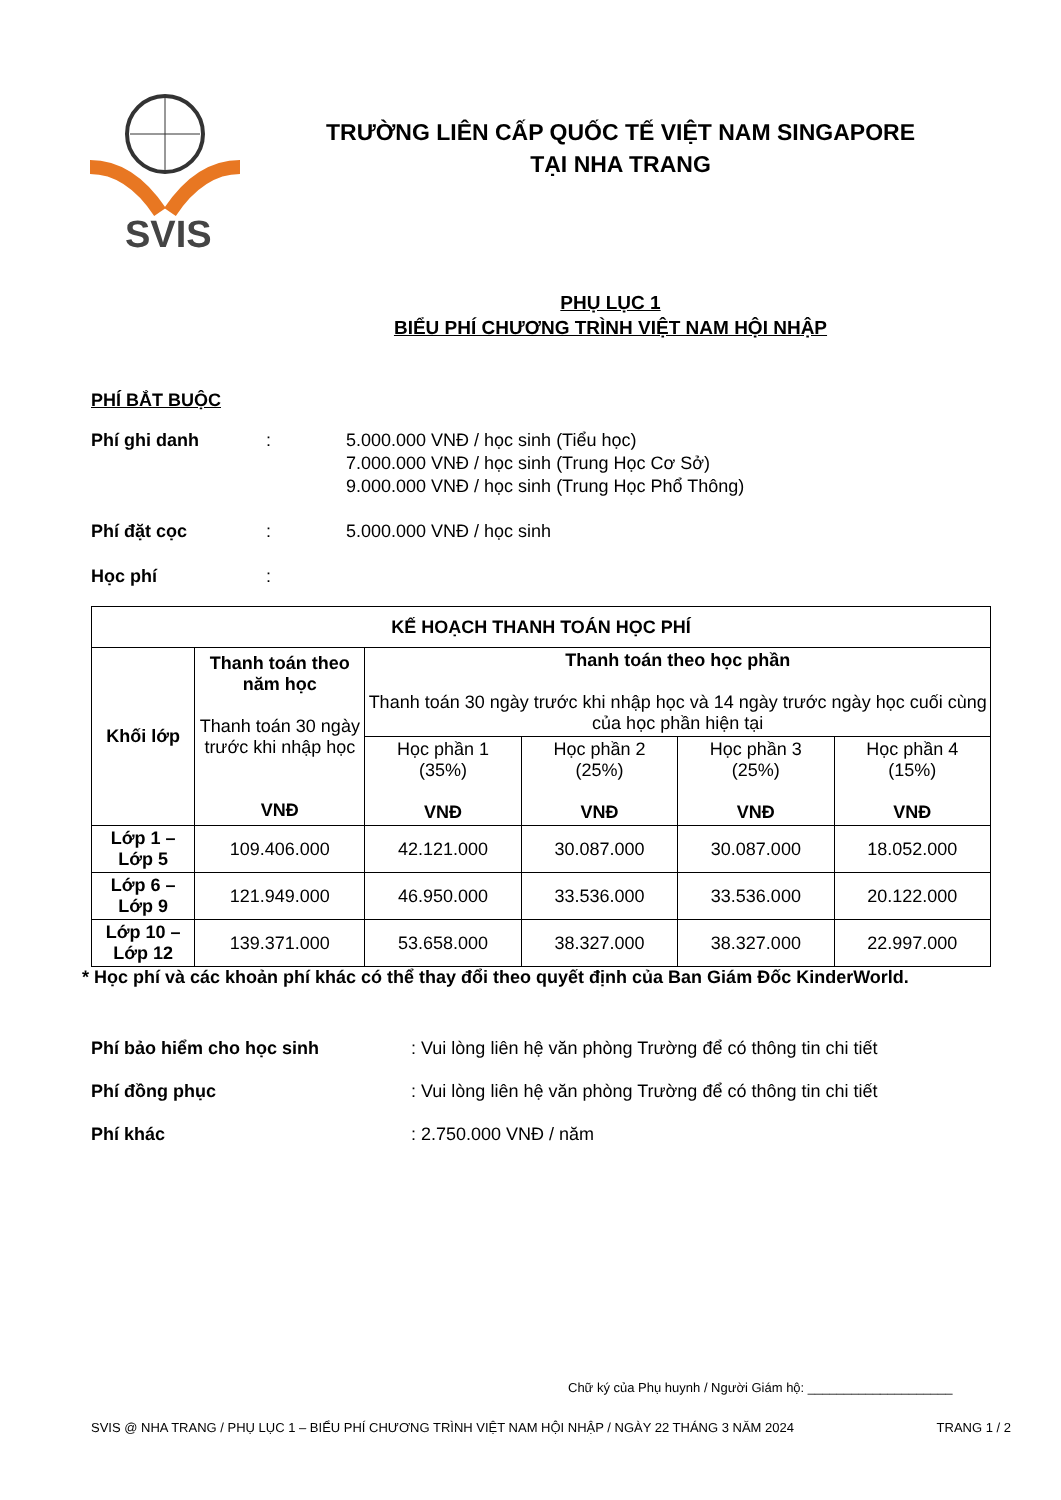SVIS
TRƯỜNG LIÊN CẤP QUỐC TẾ VIỆT NAM SINGAPORE
TẠI NHA TRANG
PHỤ LỤC 1
BIỂU PHÍ CHƯƠNG TRÌNH VIỆT NAM HỘI NHẬP
PHÍ BẮT BUỘC
Phí ghi danh : 5.000.000 VNĐ / học sinh (Tiểu học)
7.000.000 VNĐ / học sinh (Trung Học Cơ Sở)
9.000.000 VNĐ / học sinh (Trung Học Phổ Thông)
Phí đặt cọc : 5.000.000 VNĐ / học sinh
Học phí :
| KẾ HOẠCH THANH TOÁN HỌC PHÍ | | | | | |
| --- | --- | --- | --- | --- | --- |
| Khối lớp | Thanh toán theo năm học Thanh toán 30 ngày trước khi nhập học VNĐ | Thanh toán theo học phần Thanh toán 30 ngày trước khi nhập học và 14 ngày trước ngày học cuối cùng của học phần hiện tại | | | |
| | | Học phần 1 (35%) VNĐ | Học phần 2 (25%) VNĐ | Học phần 3 (25%) VNĐ | Học phần 4 (15%) VNĐ |
| Lớp 1 – Lớp 5 | 109.406.000 | 42.121.000 | 30.087.000 | 30.087.000 | 18.052.000 |
| Lớp 6 – Lớp 9 | 121.949.000 | 46.950.000 | 33.536.000 | 33.536.000 | 20.122.000 |
| Lớp 10 – Lớp 12 | 139.371.000 | 53.658.000 | 38.327.000 | 38.327.000 | 22.997.000 |
* Học phí và các khoản phí khác có thể thay đổi theo quyết định của Ban Giám Đốc KinderWorld.
Phí bảo hiểm cho học sinh : Vui lòng liên hệ văn phòng Trường để có thông tin chi tiết
Phí đồng phục : Vui lòng liên hệ văn phòng Trường để có thông tin chi tiết
Phí khác : 2.750.000 VNĐ / năm
Chữ ký của Phụ huynh / Người Giám hộ: ____________________
SVIS @ NHA TRANG / PHỤ LỤC 1 – BIỂU PHÍ CHƯƠNG TRÌNH VIỆT NAM HỘI NHẬP / NGÀY 22 THÁNG 3 NĂM 2024 TRANG 1 / 2